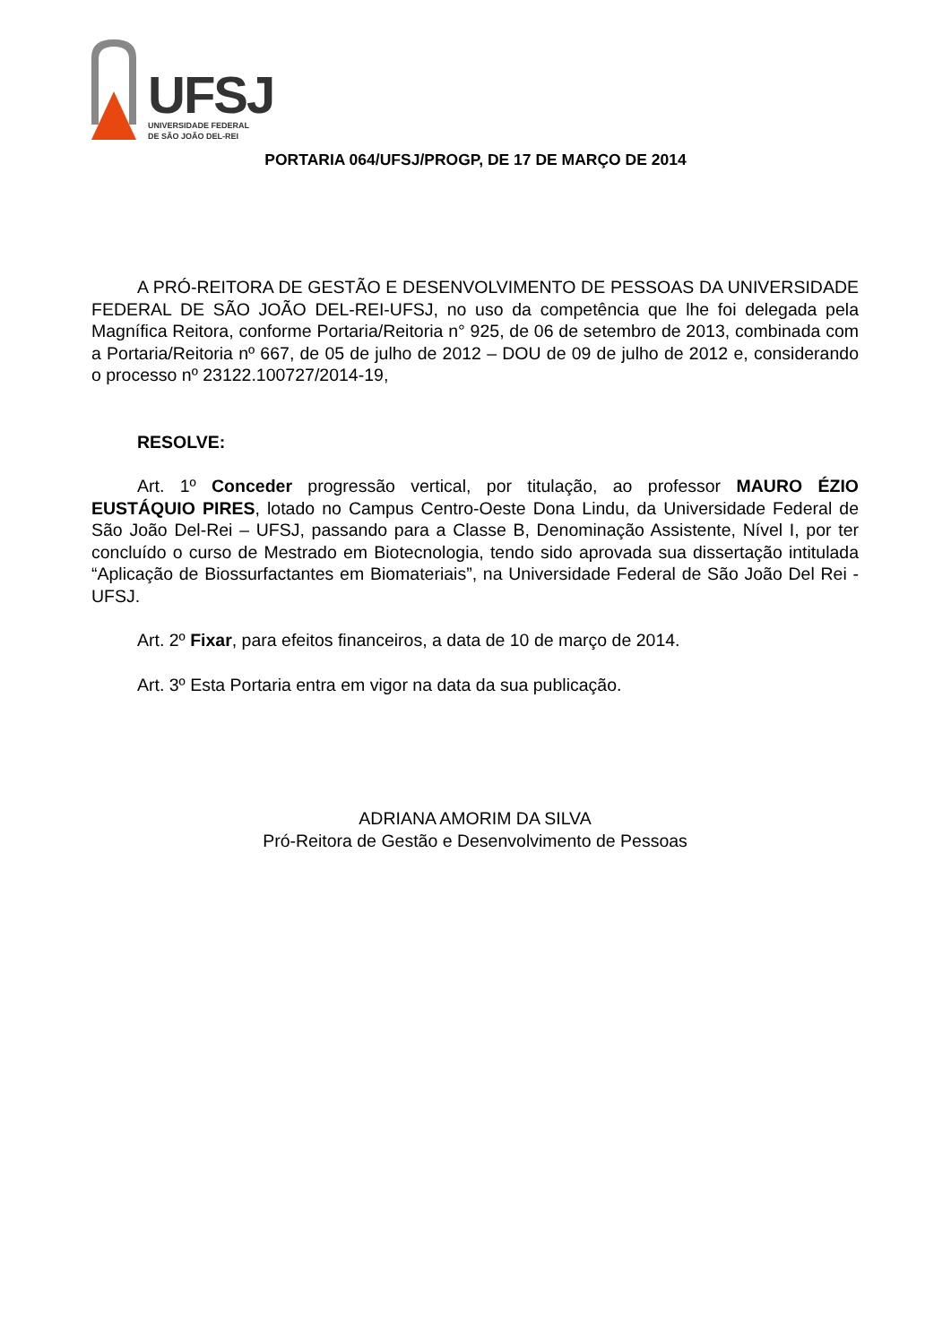UFSJ
UNIVERSIDADE FEDERAL
DE SÃO JOÃO DEL-REI
PORTARIA 064/UFSJ/PROGP, DE 17 DE MARÇO DE 2014
A PRÓ-REITORA DE GESTÃO E DESENVOLVIMENTO DE PESSOAS DA UNIVERSIDADE FEDERAL DE SÃO JOÃO DEL-REI-UFSJ, no uso da competência que lhe foi delegada pela Magnífica Reitora, conforme Portaria/Reitoria n° 925, de 06 de setembro de 2013, combinada com a Portaria/Reitoria nº 667, de 05 de julho de 2012 – DOU de 09 de julho de 2012 e, considerando o processo nº 23122.100727/2014-19,
RESOLVE:
Art. 1º Conceder progressão vertical, por titulação, ao professor MAURO ÉZIO EUSTÁQUIO PIRES, lotado no Campus Centro-Oeste Dona Lindu, da Universidade Federal de São João Del-Rei – UFSJ, passando para a Classe B, Denominação Assistente, Nível I, por ter concluído o curso de Mestrado em Biotecnologia, tendo sido aprovada sua dissertação intitulada “Aplicação de Biossurfactantes em Biomateriais”, na Universidade Federal de São João Del Rei - UFSJ.
Art. 2º Fixar, para efeitos financeiros, a data de 10 de março de 2014.
Art. 3º Esta Portaria entra em vigor na data da sua publicação.
ADRIANA AMORIM DA SILVA
Pró-Reitora de Gestão e Desenvolvimento de Pessoas